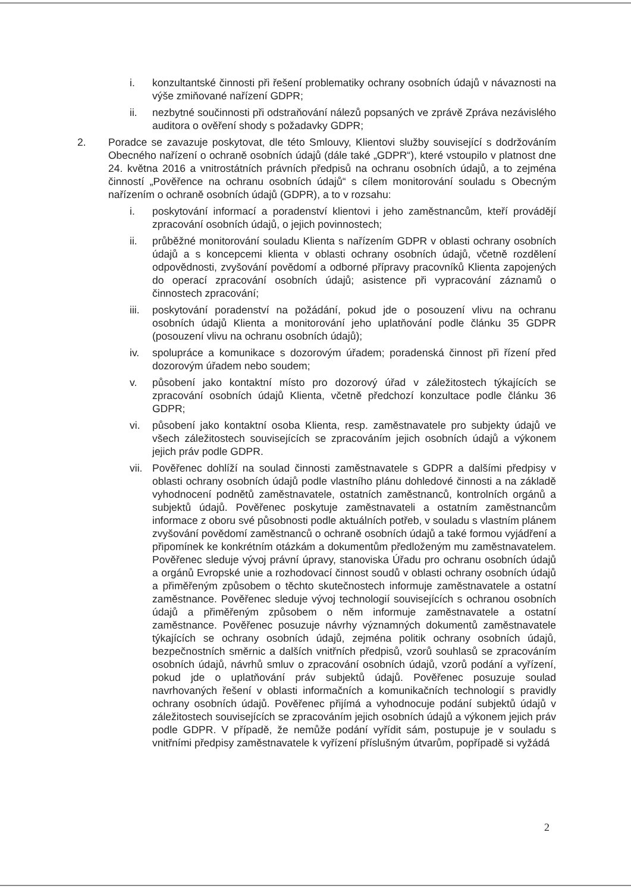i. konzultantské činnosti při řešení problematiky ochrany osobních údajů v návaznosti na výše zmiňované nařízení GDPR;
ii. nezbytné součinnosti při odstraňování nálezů popsaných ve zprávě Zpráva nezávislého auditora o ověření shody s požadavky GDPR;
2. Poradce se zavazuje poskytovat, dle této Smlouvy, Klientovi služby související s dodržováním Obecného nařízení o ochraně osobních údajů (dále také „GDPR“), které vstoupilo v platnost dne 24. května 2016 a vnitrostátních právních předpisů na ochranu osobních údajů, a to zejména činností „Pověřence na ochranu osobních údajů“ s cílem monitorování souladu s Obecným nařízením o ochraně osobních údajů (GDPR), a to v rozsahu:
i. poskytování informací a poradenství klientovi i jeho zaměstnancům, kteří provádějí zpracování osobních údajů, o jejich povinnostech;
ii. průběžné monitorování souladu Klienta s nařízením GDPR v oblasti ochrany osobních údajů a s koncepcemi klienta v oblasti ochrany osobních údajů, včetně rozdělení odpovědnosti, zvyšování povědomí a odborné přípravy pracovníků Klienta zapojených do operací zpracování osobních údajů; asistence při vypracování záznamů o činnostech zpracování;
iii. poskytování poradenství na požádání, pokud jde o posouzení vlivu na ochranu osobních údajů Klienta a monitorování jeho uplatňování podle článku 35 GDPR (posouzení vlivu na ochranu osobních údajů);
iv. spolupráce a komunikace s dozorovým úřadem; poradenská činnost při řízení před dozorovým úřadem nebo soudem;
v. působení jako kontaktní místo pro dozorový úřad v záležitostech týkajících se zpracování osobních údajů Klienta, včetně předchozí konzultace podle článku 36 GDPR;
vi. působení jako kontaktní osoba Klienta, resp. zaměstnavatele pro subjekty údajů ve všech záležitostech souvisejících se zpracováním jejich osobních údajů a výkonem jejich práv podle GDPR.
vii. Pověřenec dohlíží na soulad činnosti zaměstnavatele s GDPR a dalšími předpisy v oblasti ochrany osobních údajů podle vlastního plánu dohledové činnosti a na základě vyhodnocení podnětů zaměstnavatele, ostatních zaměstnanců, kontrolních orgánů a subjektů údajů. Pověřenec poskytuje zaměstnavateli a ostatním zaměstnancům informace z oboru své působnosti podle aktuálních potřeb, v souladu s vlastním plánem zvyšování povědomí zaměstnanců o ochraně osobních údajů a také formou vyjádření a připomínek ke konkrétním otázkám a dokumentům předloženým mu zaměstnavatelem. Pověřenec sleduje vývoj právní úpravy, stanoviska Úřadu pro ochranu osobních údajů a orgánů Evropské unie a rozhodovací činnost soudů v oblasti ochrany osobních údajů a přiměřeným způsobem o těchto skutečnostech informuje zaměstnavatele a ostatní zaměstnance. Pověřenec sleduje vývoj technologií souvisejících s ochranou osobních údajů a přiměřeným způsobem o něm informuje zaměstnavatele a ostatní zaměstnance. Pověřenec posuzuje návrhy významných dokumentů zaměstnavatele týkajících se ochrany osobních údajů, zejména politik ochrany osobních údajů, bezpečnostních směrnic a dalších vnitřních předpisů, vzorů souhlasů se zpracováním osobních údajů, návrhů smluv o zpracování osobních údajů, vzorů podání a vyřízení, pokud jde o uplatňování práv subjektů údajů. Pověřenec posuzuje soulad navrhovaných řešení v oblasti informačních a komunikačních technologií s pravidly ochrany osobních údajů. Pověřenec přijímá a vyhodnocuje podání subjektů údajů v záležitostech souvisejících se zpracováním jejich osobních údajů a výkonem jejich práv podle GDPR. V případě, že nemůže podání vyřídit sám, postupuje je v souladu s vnitřními předpisy zaměstnavatele k vyřízení příslušným útvarům, popřípadě si vyžádá
2